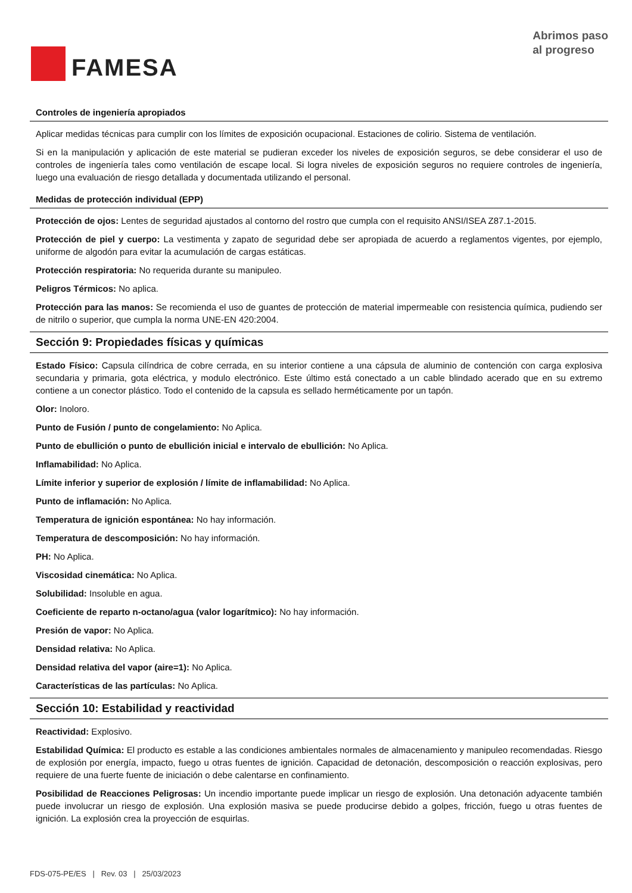FAMESA
Abrimos paso
al progreso
Controles de ingeniería apropiados
Aplicar medidas técnicas para cumplir con los límites de exposición ocupacional. Estaciones de colirio. Sistema de ventilación.
Si en la manipulación y aplicación de este material se pudieran exceder los niveles de exposición seguros, se debe considerar el uso de controles de ingeniería tales como ventilación de escape local. Si logra niveles de exposición seguros no requiere controles de ingeniería, luego una evaluación de riesgo detallada y documentada utilizando el personal.
Medidas de protección individual (EPP)
Protección de ojos: Lentes de seguridad ajustados al contorno del rostro que cumpla con el requisito ANSI/ISEA Z87.1-2015.
Protección de piel y cuerpo: La vestimenta y zapato de seguridad debe ser apropiada de acuerdo a reglamentos vigentes, por ejemplo, uniforme de algodón para evitar la acumulación de cargas estáticas.
Protección respiratoria: No requerida durante su manipuleo.
Peligros Térmicos: No aplica.
Protección para las manos: Se recomienda el uso de guantes de protección de material impermeable con resistencia química, pudiendo ser de nitrilo o superior, que cumpla la norma UNE-EN 420:2004.
Sección 9: Propiedades físicas y químicas
Estado Físico: Capsula cilíndrica de cobre cerrada, en su interior contiene a una cápsula de aluminio de contención con carga explosiva secundaria y primaria, gota eléctrica, y modulo electrónico. Este último está conectado a un cable blindado acerado que en su extremo contiene a un conector plástico. Todo el contenido de la capsula es sellado herméticamente por un tapón.
Olor: Inoloro.
Punto de Fusión / punto de congelamiento: No Aplica.
Punto de ebullición o punto de ebullición inicial e intervalo de ebullición: No Aplica.
Inflamabilidad: No Aplica.
Límite inferior y superior de explosión / límite de inflamabilidad: No Aplica.
Punto de inflamación: No Aplica.
Temperatura de ignición espontánea: No hay información.
Temperatura de descomposición: No hay información.
PH: No Aplica.
Viscosidad cinemática: No Aplica.
Solubilidad: Insoluble en agua.
Coeficiente de reparto n-octano/agua (valor logarítmico): No hay información.
Presión de vapor: No Aplica.
Densidad relativa: No Aplica.
Densidad relativa del vapor (aire=1): No Aplica.
Características de las partículas: No Aplica.
Sección 10: Estabilidad y reactividad
Reactividad: Explosivo.
Estabilidad Química: El producto es estable a las condiciones ambientales normales de almacenamiento y manipuleo recomendadas. Riesgo de explosión por energía, impacto, fuego u otras fuentes de ignición. Capacidad de detonación, descomposición o reacción explosivas, pero requiere de una fuerte fuente de iniciación o debe calentarse en confinamiento.
Posibilidad de Reacciones Peligrosas: Un incendio importante puede implicar un riesgo de explosión. Una detonación adyacente también puede involucrar un riesgo de explosión. Una explosión masiva se puede producirse debido a golpes, fricción, fuego u otras fuentes de ignición. La explosión crea la proyección de esquirlas.
FDS-075-PE/ES | Rev. 03 | 25/03/2023